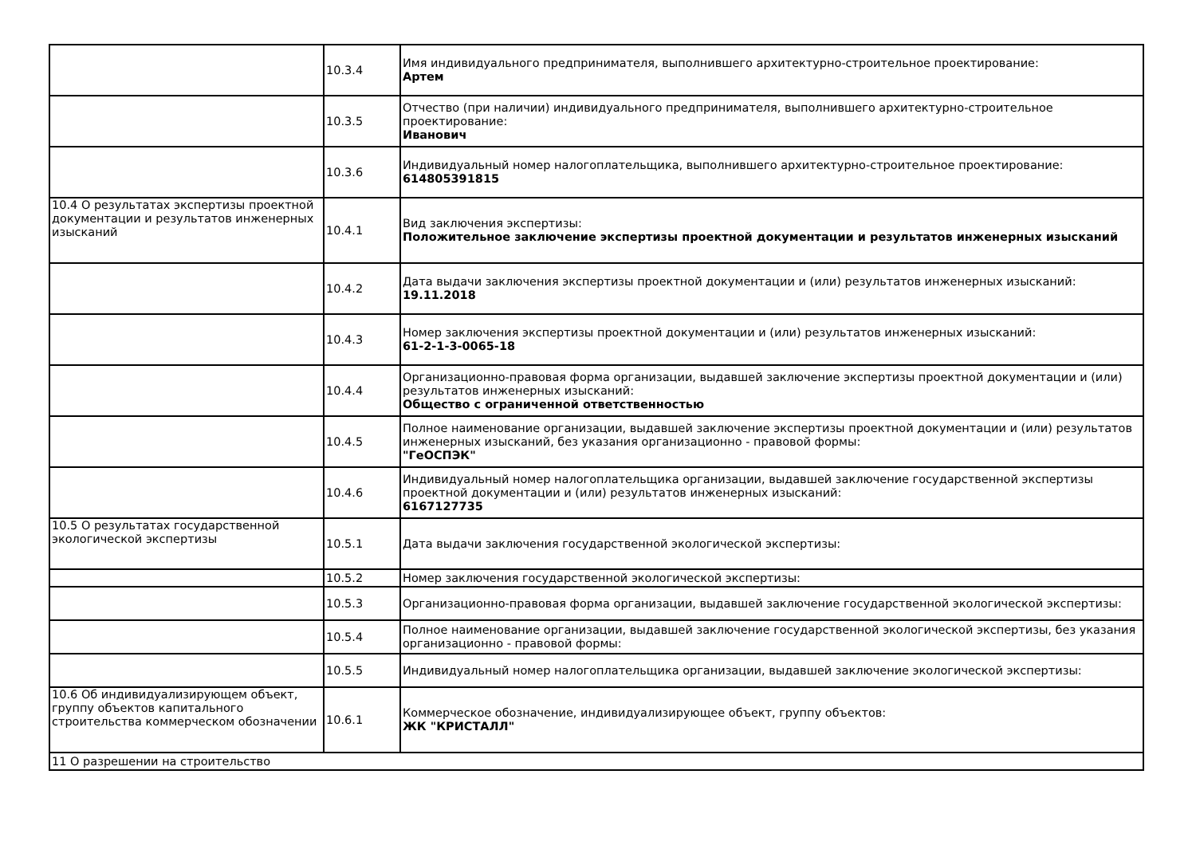| | 10.3.4 | Имя индивидуального предпринимателя, выполнившего архитектурно-строительное проектирование: Артем |
| | 10.3.5 | Отчество (при наличии) индивидуального предпринимателя, выполнившего архитектурно-строительное проектирование: Иванович |
| | 10.3.6 | Индивидуальный номер налогоплательщика, выполнившего архитектурно-строительное проектирование: 614805391815 |
| 10.4 О результатах экспертизы проектной документации и результатов инженерных изысканий | 10.4.1 | Вид заключения экспертизы: Положительное заключение экспертизы проектной документации и результатов инженерных изысканий |
| | 10.4.2 | Дата выдачи заключения экспертизы проектной документации и (или) результатов инженерных изысканий: 19.11.2018 |
| | 10.4.3 | Номер заключения экспертизы проектной документации и (или) результатов инженерных изысканий: 61-2-1-3-0065-18 |
| | 10.4.4 | Организационно-правовая форма организации, выдавшей заключение экспертизы проектной документации и (или) результатов инженерных изысканий: Общество с ограниченной ответственностью |
| | 10.4.5 | Полное наименование организации, выдавшей заключение экспертизы проектной документации и (или) результатов инженерных изысканий, без указания организационно - правовой формы: "ГеОСПЭК" |
| | 10.4.6 | Индивидуальный номер налогоплательщика организации, выдавшей заключение государственной экспертизы проектной документации и (или) результатов инженерных изысканий: 6167127735 |
| 10.5 О результатах государственной экологической экспертизы | 10.5.1 | Дата выдачи заключения государственной экологической экспертизы: |
| | 10.5.2 | Номер заключения государственной экологической экспертизы: |
| | 10.5.3 | Организационно-правовая форма организации, выдавшей заключение государственной экологической экспертизы: |
| | 10.5.4 | Полное наименование организации, выдавшей заключение государственной экологической экспертизы, без указания организационно - правовой формы: |
| | 10.5.5 | Индивидуальный номер налогоплательщика организации, выдавшей заключение экологической экспертизы: |
| 10.6 Об индивидуализирующем объект, группу объектов капитального строительства коммерческом обозначении | 10.6.1 | Коммерческое обозначение, индивидуализирующее объект, группу объектов: ЖК "КРИСТАЛЛ" |
| 11 О разрешении на строительство | | |